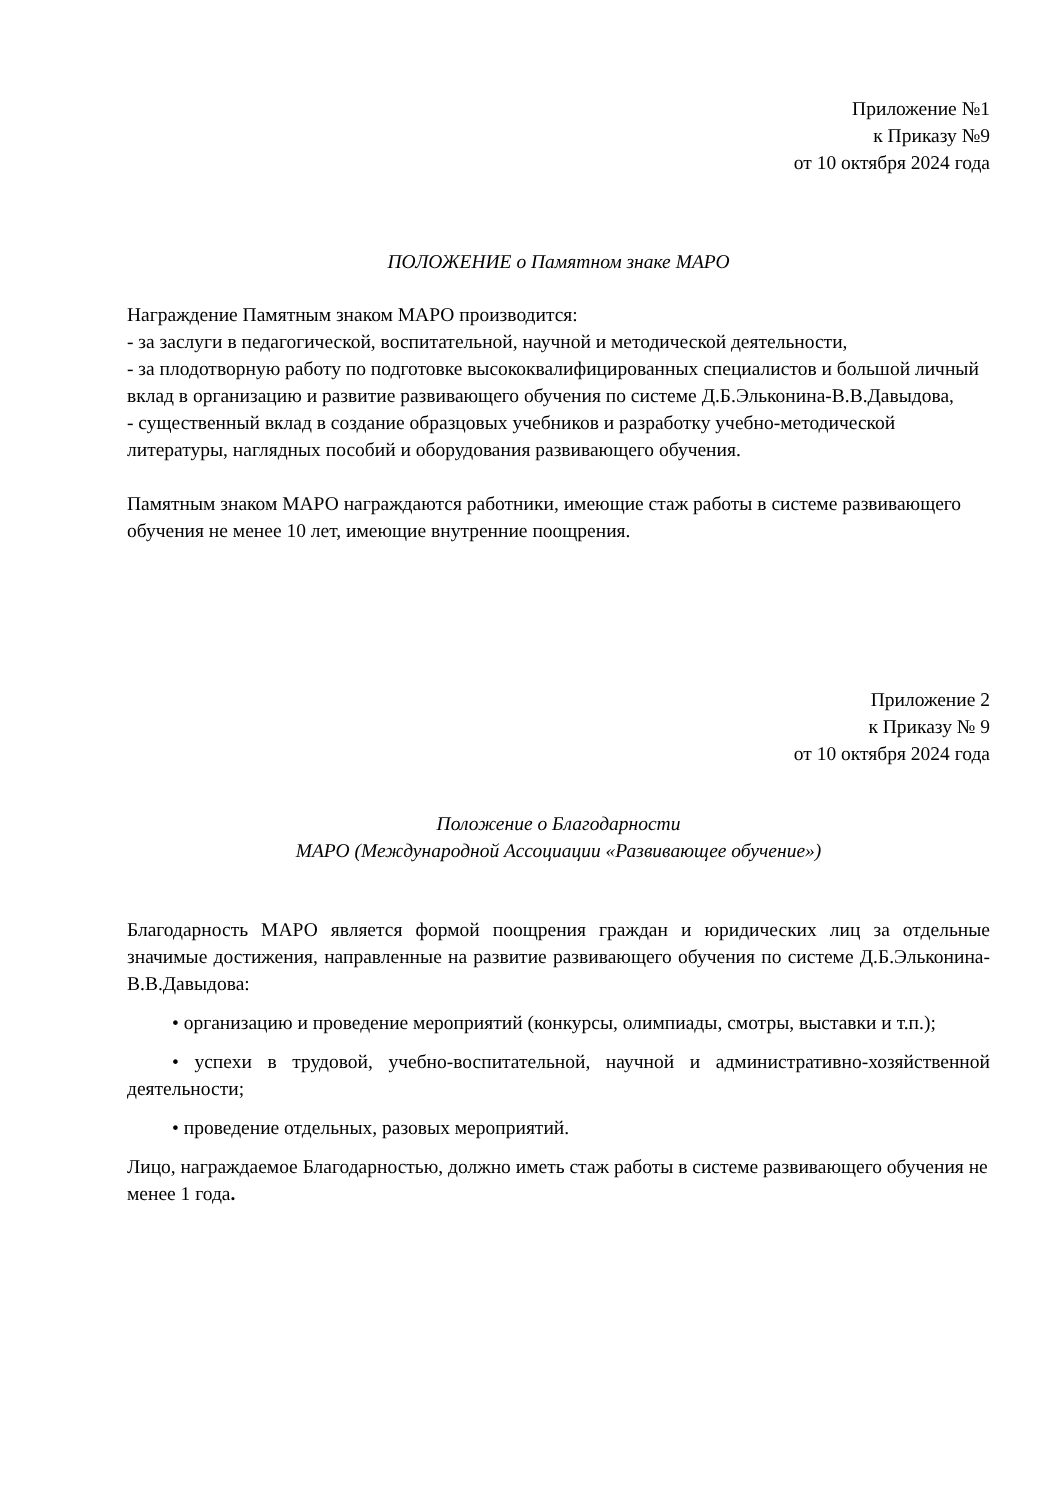Приложение №1
к Приказу №9
от 10 октября 2024 года
ПОЛОЖЕНИЕ о Памятном знаке МАРО
Награждение Памятным знаком МАРО производится:
- за заслуги в педагогической, воспитательной, научной и методической деятельности,
- за плодотворную работу по подготовке высококвалифицированных специалистов и большой личный вклад в организацию и развитие развивающего обучения по системе Д.Б.Эльконина-В.В.Давыдова,
- существенный вклад в создание образцовых учебников и разработку учебно-методической литературы, наглядных пособий и оборудования развивающего обучения.
Памятным знаком МАРО награждаются работники, имеющие стаж работы в системе развивающего обучения не менее 10 лет, имеющие внутренние поощрения.
Приложение 2
к Приказу № 9
от 10 октября 2024 года
Положение о Благодарности
МАРО (Международной Ассоциации «Развивающее обучение»)
Благодарность МАРО является формой поощрения граждан и юридических лиц за отдельные значимые достижения, направленные на развитие развивающего обучения по системе Д.Б.Эльконина-В.В.Давыдова:
• организацию и проведение мероприятий (конкурсы, олимпиады, смотры, выставки и т.п.);
• успехи в трудовой, учебно-воспитательной, научной и административно-хозяйственной деятельности;
• проведение отдельных, разовых мероприятий.
Лицо, награждаемое Благодарностью, должно иметь стаж работы в системе развивающего обучения не менее 1 года.